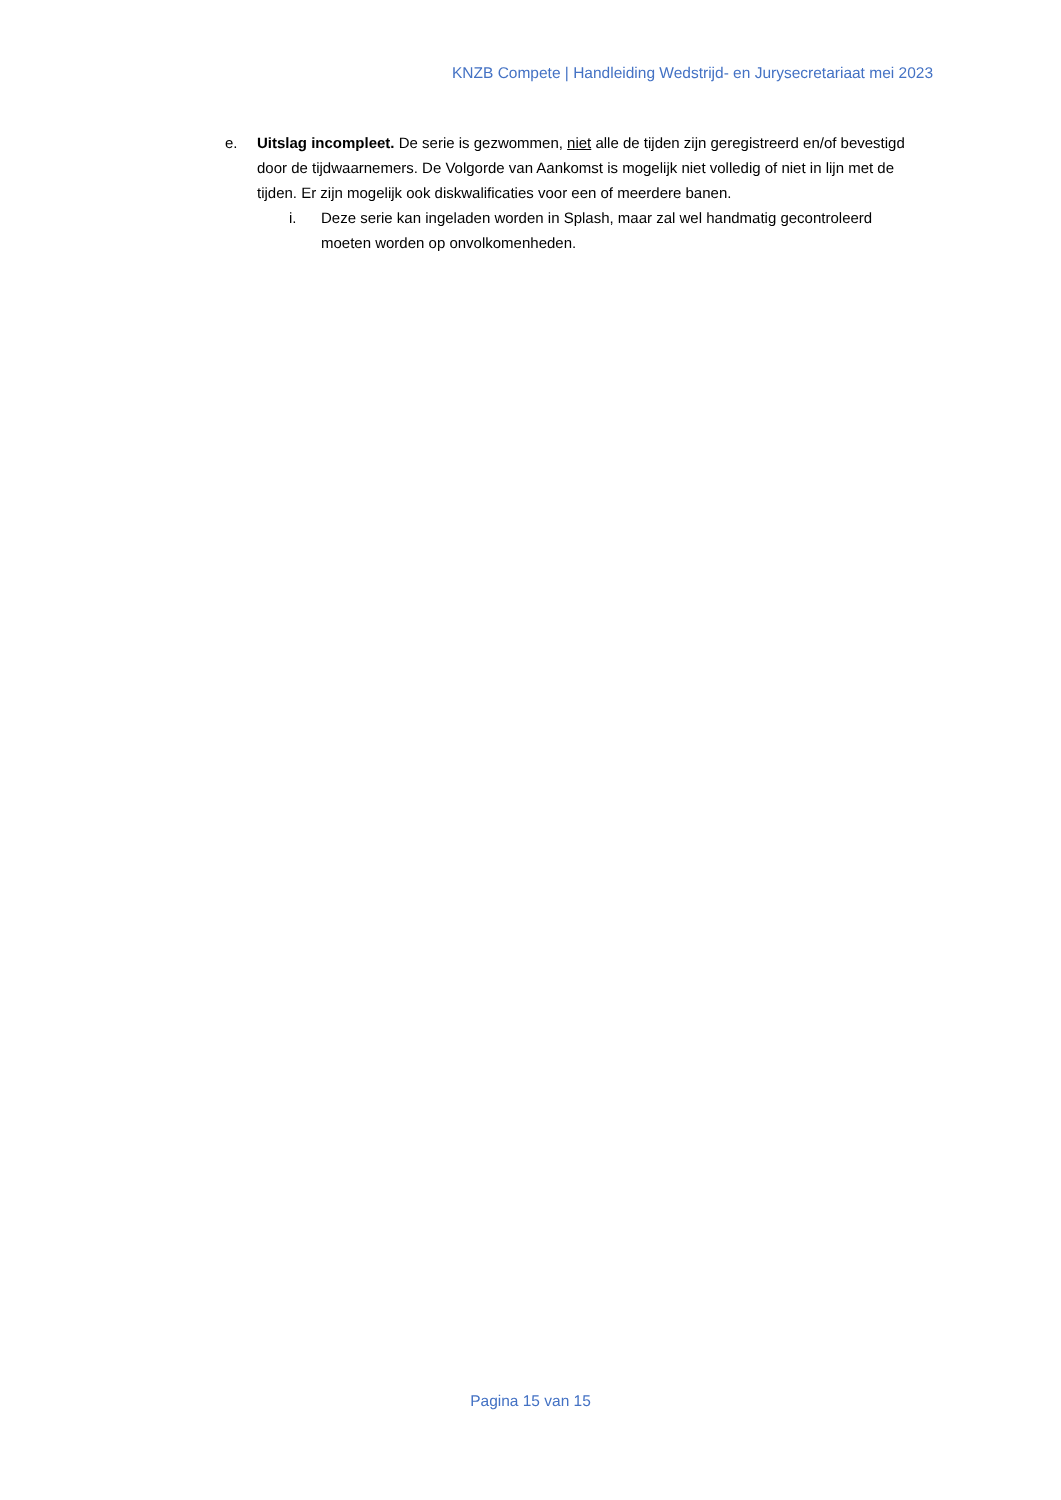KNZB Compete | Handleiding Wedstrijd- en Jurysecretariaat mei 2023
e. Uitslag incompleet. De serie is gezwommen, niet alle de tijden zijn geregistreerd en/of bevestigd door de tijdwaarnemers. De Volgorde van Aankomst is mogelijk niet volledig of niet in lijn met de tijden. Er zijn mogelijk ook diskwalificaties voor een of meerdere banen.
i. Deze serie kan ingeladen worden in Splash, maar zal wel handmatig gecontroleerd moeten worden op onvolkomenheden.
Pagina 15 van 15